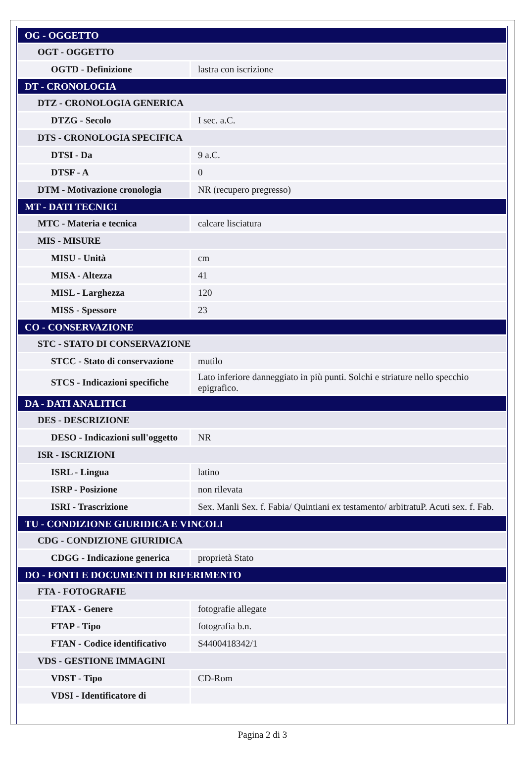| OG - OGGETTO | |
| OGT - OGGETTO | |
| OGTD - Definizione | lastra con iscrizione |
| DT - CRONOLOGIA | |
| DTZ - CRONOLOGIA GENERICA | |
| DTZG - Secolo | I sec. a.C. |
| DTS - CRONOLOGIA SPECIFICA | |
| DTSI - Da | 9 a.C. |
| DTSF - A | 0 |
| DTM - Motivazione cronologia | NR (recupero pregresso) |
| MT - DATI TECNICI | |
| MTC - Materia e tecnica | calcare lisciatura |
| MIS - MISURE | |
| MISU - Unità | cm |
| MISA - Altezza | 41 |
| MISL - Larghezza | 120 |
| MISS - Spessore | 23 |
| CO - CONSERVAZIONE | |
| STC - STATO DI CONSERVAZIONE | |
| STCC - Stato di conservazione | mutilo |
| STCS - Indicazioni specifiche | Lato inferiore danneggiato in più punti. Solchi e striature nello specchio epigrafico. |
| DA - DATI ANALITICI | |
| DES - DESCRIZIONE | |
| DESO - Indicazioni sull'oggetto | NR |
| ISR - ISCRIZIONI | |
| ISRL - Lingua | latino |
| ISRP - Posizione | non rilevata |
| ISRI - Trascrizione | Sex. Manli Sex. f. Fabia/ Quintiani ex testamento/ arbitratuP. Acuti sex. f. Fab. |
| TU - CONDIZIONE GIURIDICA E VINCOLI | |
| CDG - CONDIZIONE GIURIDICA | |
| CDGG - Indicazione generica | proprietà Stato |
| DO - FONTI E DOCUMENTI DI RIFERIMENTO | |
| FTA - FOTOGRAFIE | |
| FTAX - Genere | fotografie allegate |
| FTAP - Tipo | fotografia b.n. |
| FTAN - Codice identificativo | S4400418342/1 |
| VDS - GESTIONE IMMAGINI | |
| VDST - Tipo | CD-Rom |
| VDSI - Identificatore di | |
Pagina 2 di 3